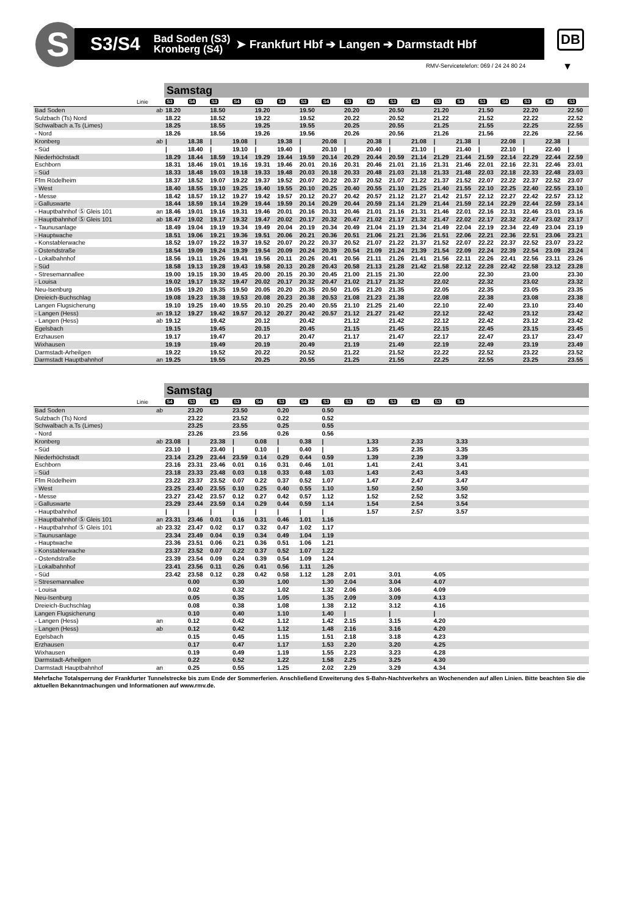S
S3/S4 Bad Soden (S3)
Kronberg (S4) ➤ Frankfurt Hbf ➔ Langen ➔ Darmstadt Hbf
DB
RMV-Servicetelefon: 069 / 24 24 80 24
▼
| | | Samstag | | | | | | | | | | | | | | | | | | |
| --- | --- | --- | --- | --- | --- | --- | --- | --- | --- | --- | --- | --- | --- | --- | --- | --- | --- | --- | --- | --- |
| Linie | | S3 | S4 | S3 | S4 | S3 | S4 | S3 | S4 | S3 | S4 | S3 | S4 | S3 | S4 | S3 | S4 | S3 | S4 | S3 |
| Bad Soden | ab | 18.20 | | 18.50 | | 19.20 | | 19.50 | | 20.20 | | 20.50 | | 21.20 | | 21.50 | | 22.20 | | 22.50 |
| Sulzbach (Ts) Nord | | 18.22 | | 18.52 | | 19.22 | | 19.52 | | 20.22 | | 20.52 | | 21.22 | | 21.52 | | 22.22 | | 22.52 |
| Schwalbach a.Ts (Limes) | | 18.25 | | 18.55 | | 19.25 | | 19.55 | | 20.25 | | 20.55 | | 21.25 | | 21.55 | | 22.25 | | 22.55 |
| - Nord | | 18.26 | | 18.56 | | 19.26 | | 19.56 | | 20.26 | | 20.56 | | 21.26 | | 21.56 | | 22.26 | | 22.56 |
| Kronberg | ab | / | 18.38 | / | 19.08 | / | 19.38 | / | 20.08 | / | 20.38 | / | 21.08 | / | 21.38 | / | 22.08 | / | 22.38 | / |
| - Süd | | / | 18.40 | / | 19.10 | / | 19.40 | / | 20.10 | / | 20.40 | / | 21.10 | / | 21.40 | / | 22.10 | / | 22.40 | / |
| Niederhöchstadt | | 18.29 | 18.44 | 18.59 | 19.14 | 19.29 | 19.44 | 19.59 | 20.14 | 20.29 | 20.44 | 20.59 | 21.14 | 21.29 | 21.44 | 21.59 | 22.14 | 22.29 | 22.44 | 22.59 |
| Eschborn | | 18.31 | 18.46 | 19.01 | 19.16 | 19.31 | 19.46 | 20.01 | 20.16 | 20.31 | 20.46 | 21.01 | 21.16 | 21.31 | 21.46 | 22.01 | 22.16 | 22.31 | 22.46 | 23.01 |
| - Süd | | 18.33 | 18.48 | 19.03 | 19.18 | 19.33 | 19.48 | 20.03 | 20.18 | 20.33 | 20.48 | 21.03 | 21.18 | 21.33 | 21.48 | 22.03 | 22.18 | 22.33 | 22.48 | 23.03 |
| Ffm Rödelheim | | 18.37 | 18.52 | 19.07 | 19.22 | 19.37 | 19.52 | 20.07 | 20.22 | 20.37 | 20.52 | 21.07 | 21.22 | 21.37 | 21.52 | 22.07 | 22.22 | 22.37 | 22.52 | 23.07 |
| - West | | 18.40 | 18.55 | 19.10 | 19.25 | 19.40 | 19.55 | 20.10 | 20.25 | 20.40 | 20.55 | 21.10 | 21.25 | 21.40 | 21.55 | 22.10 | 22.25 | 22.40 | 22.55 | 23.10 |
| - Messe | | 18.42 | 18.57 | 19.12 | 19.27 | 19.42 | 19.57 | 20.12 | 20.27 | 20.42 | 20.57 | 21.12 | 21.27 | 21.42 | 21.57 | 22.12 | 22.27 | 22.42 | 22.57 | 23.12 |
| - Galluswarte | | 18.44 | 18.59 | 19.14 | 19.29 | 19.44 | 19.59 | 20.14 | 20.29 | 20.44 | 20.59 | 21.14 | 21.29 | 21.44 | 21.59 | 22.14 | 22.29 | 22.44 | 22.59 | 23.14 |
| - Hauptbahnhof Ⓢ Gleis 101 | an | 18.46 | 19.01 | 19.16 | 19.31 | 19.46 | 20.01 | 20.16 | 20.31 | 20.46 | 21.01 | 21.16 | 21.31 | 21.46 | 22.01 | 22.16 | 22.31 | 22.46 | 23.01 | 23.16 |
| - Hauptbahnhof Ⓢ Gleis 101 | ab | 18.47 | 19.02 | 19.17 | 19.32 | 19.47 | 20.02 | 20.17 | 20.32 | 20.47 | 21.02 | 21.17 | 21.32 | 21.47 | 22.02 | 22.17 | 22.32 | 22.47 | 23.02 | 23.17 |
| - Taunusanlage | | 18.49 | 19.04 | 19.19 | 19.34 | 19.49 | 20.04 | 20.19 | 20.34 | 20.49 | 21.04 | 21.19 | 21.34 | 21.49 | 22.04 | 22.19 | 22.34 | 22.49 | 23.04 | 23.19 |
| - Hauptwache | | 18.51 | 19.06 | 19.21 | 19.36 | 19.51 | 20.06 | 20.21 | 20.36 | 20.51 | 21.06 | 21.21 | 21.36 | 21.51 | 22.06 | 22.21 | 22.36 | 22.51 | 23.06 | 23.21 |
| - Konstablerwache | | 18.52 | 19.07 | 19.22 | 19.37 | 19.52 | 20.07 | 20.22 | 20.37 | 20.52 | 21.07 | 21.22 | 21.37 | 21.52 | 22.07 | 22.22 | 22.37 | 22.52 | 23.07 | 23.22 |
| - Ostendstraße | | 18.54 | 19.09 | 19.24 | 19.39 | 19.54 | 20.09 | 20.24 | 20.39 | 20.54 | 21.09 | 21.24 | 21.39 | 21.54 | 22.09 | 22.24 | 22.39 | 22.54 | 23.09 | 23.24 |
| - Lokalbahnhof | | 18.56 | 19.11 | 19.26 | 19.41 | 19.56 | 20.11 | 20.26 | 20.41 | 20.56 | 21.11 | 21.26 | 21.41 | 21.56 | 22.11 | 22.26 | 22.41 | 22.56 | 23.11 | 23.26 |
| - Süd | | 18.58 | 19.13 | 19.28 | 19.43 | 19.58 | 20.13 | 20.28 | 20.43 | 20.58 | 21.13 | 21.28 | 21.42 | 21.58 | 22.12 | 22.28 | 22.42 | 22.58 | 23.12 | 23.28 |
| - Stresemannallee | | 19.00 | 19.15 | 19.30 | 19.45 | 20.00 | 20.15 | 20.30 | 20.45 | 21.00 | 21.15 | 21.30 | | 22.00 | | 22.30 | | 23.00 | | 23.30 |
| - Louisa | | 19.02 | 19.17 | 19.32 | 19.47 | 20.02 | 20.17 | 20.32 | 20.47 | 21.02 | 21.17 | 21.32 | | 22.02 | | 22.32 | | 23.02 | | 23.32 |
| Neu-Isenburg | | 19.05 | 19.20 | 19.35 | 19.50 | 20.05 | 20.20 | 20.35 | 20.50 | 21.05 | 21.20 | 21.35 | | 22.05 | | 22.35 | | 23.05 | | 23.35 |
| Dreieich-Buchschlag | | 19.08 | 19.23 | 19.38 | 19.53 | 20.08 | 20.23 | 20.38 | 20.53 | 21.08 | 21.23 | 21.38 | | 22.08 | | 22.38 | | 23.08 | | 23.38 |
| Langen Flugsicherung | | 19.10 | 19.25 | 19.40 | 19.55 | 20.10 | 20.25 | 20.40 | 20.55 | 21.10 | 21.25 | 21.40 | | 22.10 | | 22.40 | | 23.10 | | 23.40 |
| - Langen (Hess) | an | 19.12 | 19.27 | 19.42 | 19.57 | 20.12 | 20.27 | 20.42 | 20.57 | 21.12 | 21.27 | 21.42 | | 22.12 | | 22.42 | | 23.12 | | 23.42 |
| - Langen (Hess) | ab | 19.12 | | 19.42 | | 20.12 | | 20.42 | | 21.12 | | 21.42 | | 22.12 | | 22.42 | | 23.12 | | 23.42 |
| Egelsbach | | 19.15 | | 19.45 | | 20.15 | | 20.45 | | 21.15 | | 21.45 | | 22.15 | | 22.45 | | 23.15 | | 23.45 |
| Erzhausen | | 19.17 | | 19.47 | | 20.17 | | 20.47 | | 21.17 | | 21.47 | | 22.17 | | 22.47 | | 23.17 | | 23.47 |
| Wixhausen | | 19.19 | | 19.49 | | 20.19 | | 20.49 | | 21.19 | | 21.49 | | 22.19 | | 22.49 | | 23.19 | | 23.49 |
| Darmstadt-Arheilgen | | 19.22 | | 19.52 | | 20.22 | | 20.52 | | 21.22 | | 21.52 | | 22.22 | | 22.52 | | 23.22 | | 23.52 |
| Darmstadt Hauptbahnhof | an | 19.25 | | 19.55 | | 20.25 | | 20.55 | | 21.25 | | 21.55 | | 22.25 | | 22.55 | | 23.25 | | 23.55 |
| | | Samstag | | | | | | | | | | | | | | | | | | |
| --- | --- | --- | --- | --- | --- | --- | --- | --- | --- | --- | --- | --- | --- | --- | --- | --- | --- | --- | --- | --- |
| Linie | | S4 | S3 | S4 | S3 | S4 | S3 | S4 | S3 | S3 | S4 | S3 | S4 | S3 | S4 | | | | | |
| Bad Soden | ab | | 23.20 | | 23.50 | | 0.20 | | 0.50 | | | | | | | | | | | |
| Sulzbach (Ts) Nord | | | 23.22 | | 23.52 | | 0.22 | | 0.52 | | | | | | | | | | | |
| Schwalbach a.Ts (Limes) | | | 23.25 | | 23.55 | | 0.25 | | 0.55 | | | | | | | | | | | |
| - Nord | | | 23.26 | | 23.56 | | 0.26 | | 0.56 | | | | | | | | | | | |
| Kronberg | ab | 23.08 | / | 23.38 | / | 0.08 | / | 0.38 | / | | 1.33 | | 2.33 | | 3.33 | | | | | |
| - Süd | | 23.10 | / | 23.40 | / | 0.10 | / | 0.40 | / | | 1.35 | | 2.35 | | 3.35 | | | | | |
| Niederhöchstadt | | 23.14 | 23.29 | 23.44 | 23.59 | 0.14 | 0.29 | 0.44 | 0.59 | | 1.39 | | 2.39 | | 3.39 | | | | | |
| Eschborn | | 23.16 | 23.31 | 23.46 | 0.01 | 0.16 | 0.31 | 0.46 | 1.01 | | 1.41 | | 2.41 | | 3.41 | | | | | |
| - Süd | | 23.18 | 23.33 | 23.48 | 0.03 | 0.18 | 0.33 | 0.48 | 1.03 | | 1.43 | | 2.43 | | 3.43 | | | | | |
| Ffm Rödelheim | | 23.22 | 23.37 | 23.52 | 0.07 | 0.22 | 0.37 | 0.52 | 1.07 | | 1.47 | | 2.47 | | 3.47 | | | | | |
| - West | | 23.25 | 23.40 | 23.55 | 0.10 | 0.25 | 0.40 | 0.55 | 1.10 | | 1.50 | | 2.50 | | 3.50 | | | | | |
| - Messe | | 23.27 | 23.42 | 23.57 | 0.12 | 0.27 | 0.42 | 0.57 | 1.12 | | 1.52 | | 2.52 | | 3.52 | | | | | |
| - Galluswarte | | 23.29 | 23.44 | 23.59 | 0.14 | 0.29 | 0.44 | 0.59 | 1.14 | | 1.54 | | 2.54 | | 3.54 | | | | | |
| - Hauptbahnhof | | / | / | / | / | / | / | / | / | | 1.57 | | 2.57 | | 3.57 | | | | | |
| - Hauptbahnhof Ⓢ Gleis 101 | an | 23.31 | 23.46 | 0.01 | 0.16 | 0.31 | 0.46 | 1.01 | 1.16 | | | | | | | | | | | |
| - Hauptbahnhof Ⓢ Gleis 101 | ab | 23.32 | 23.47 | 0.02 | 0.17 | 0.32 | 0.47 | 1.02 | 1.17 | | | | | | | | | | | |
| - Taunusanlage | | 23.34 | 23.49 | 0.04 | 0.19 | 0.34 | 0.49 | 1.04 | 1.19 | | | | | | | | | | | |
| - Hauptwache | | 23.36 | 23.51 | 0.06 | 0.21 | 0.36 | 0.51 | 1.06 | 1.21 | | | | | | | | | | | |
| - Konstablerwache | | 23.37 | 23.52 | 0.07 | 0.22 | 0.37 | 0.52 | 1.07 | 1.22 | | | | | | | | | | | |
| - Ostendstraße | | 23.39 | 23.54 | 0.09 | 0.24 | 0.39 | 0.54 | 1.09 | 1.24 | | | | | | | | | | | |
| - Lokalbahnhof | | 23.41 | 23.56 | 0.11 | 0.26 | 0.41 | 0.56 | 1.11 | 1.26 | | | | | | | | | | | |
| - Süd | | 23.42 | 23.58 | 0.12 | 0.28 | 0.42 | 0.58 | 1.12 | 1.28 | 2.01 | | 3.01 | | 4.05 | | | | | | |
| - Stresemannallee | | | 0.00 | | 0.30 | | 1.00 | | 1.30 | 2.04 | | 3.04 | | 4.07 | | | | | | |
| - Louisa | | | 0.02 | | 0.32 | | 1.02 | | 1.32 | 2.06 | | 3.06 | | 4.09 | | | | | | |
| Neu-Isenburg | | | 0.05 | | 0.35 | | 1.05 | | 1.35 | 2.09 | | 3.09 | | 4.13 | | | | | | |
| Dreieich-Buchschlag | | | 0.08 | | 0.38 | | 1.08 | | 1.38 | 2.12 | | 3.12 | | 4.16 | | | | | | |
| Langen Flugsicherung | | | 0.10 | | 0.40 | | 1.10 | | 1.40 | / | | / | | / | | | | | | |
| - Langen (Hess) | an | | 0.12 | | 0.42 | | 1.12 | | 1.42 | 2.15 | | 3.15 | | 4.20 | | | | | | |
| - Langen (Hess) | ab | | 0.12 | | 0.42 | | 1.12 | | 1.48 | 2.16 | | 3.16 | | 4.20 | | | | | | |
| Egelsbach | | | 0.15 | | 0.45 | | 1.15 | | 1.51 | 2.18 | | 3.18 | | 4.23 | | | | | | |
| Erzhausen | | | 0.17 | | 0.47 | | 1.17 | | 1.53 | 2.20 | | 3.20 | | 4.25 | | | | | | |
| Wixhausen | | | 0.19 | | 0.49 | | 1.19 | | 1.55 | 2.23 | | 3.23 | | 4.28 | | | | | | |
| Darmstadt-Arheilgen | | | 0.22 | | 0.52 | | 1.22 | | 1.58 | 2.25 | | 3.25 | | 4.30 | | | | | | |
| Darmstadt Hauptbahnhof | an | | 0.25 | | 0.55 | | 1.25 | | 2.02 | 2.29 | | 3.29 | | 4.34 | | | | | | |
Mehrfache Totalsperrung der Frankfurter Tunnelstrecke bis zum Ende der Sommerferien. Anschließend Erweiterung des S-Bahn-Nachtverkehrs an Wochenenden auf allen Linien. Bitte beachten Sie die aktuellen Bekanntmachungen und Informationen auf www.rmv.de.